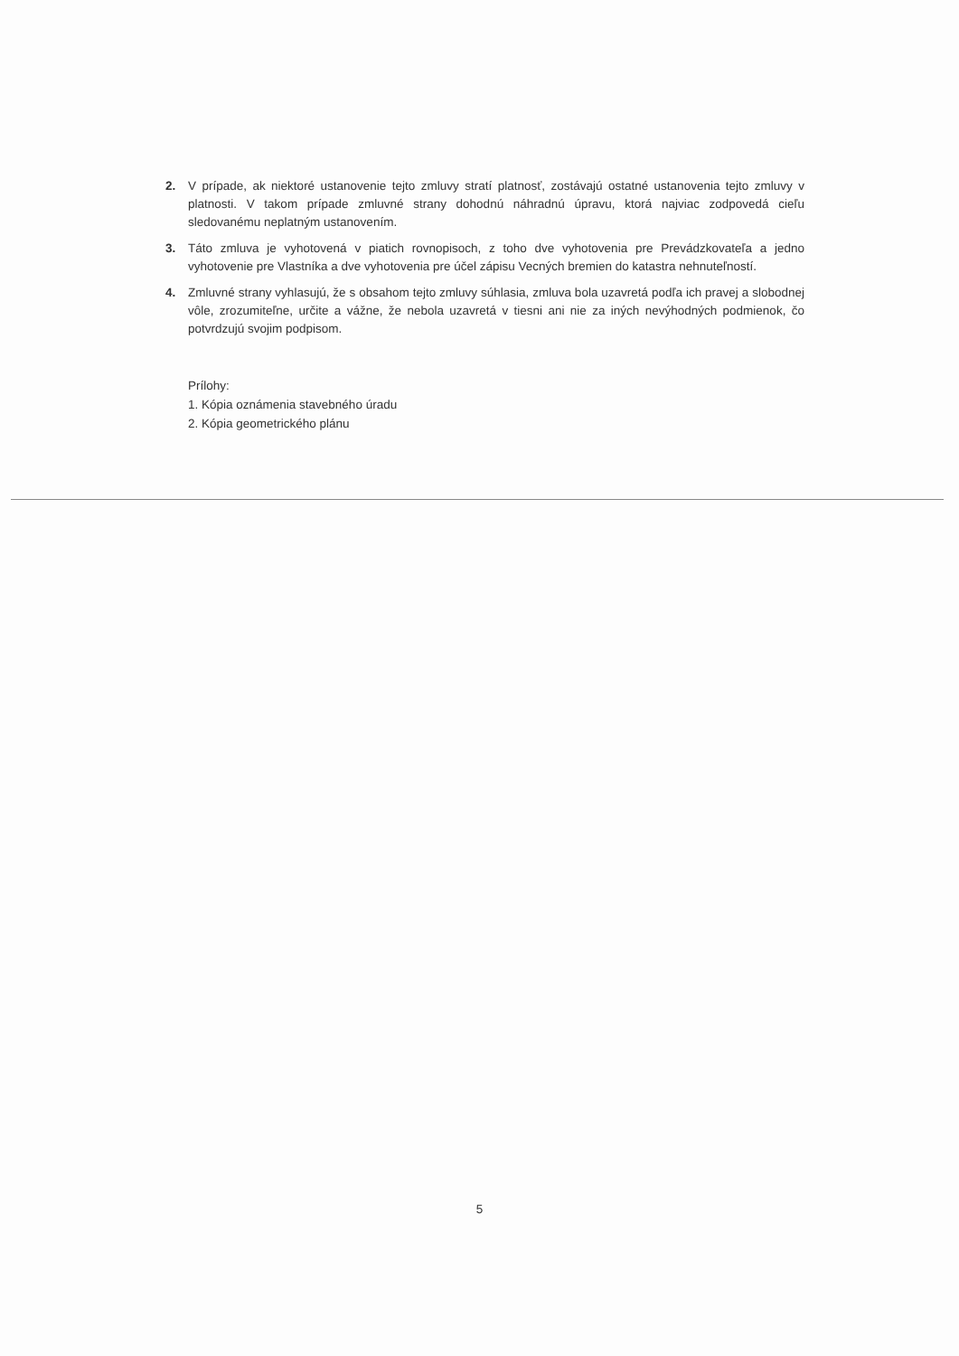2. V prípade, ak niektoré ustanovenie tejto zmluvy stratí platnosť, zostávajú ostatné ustanovenia tejto zmluvy v platnosti. V takom prípade zmluvné strany dohodnú náhradnú úpravu, ktorá najviac zodpovedá cieľu sledovanému neplatným ustanovením.
3. Táto zmluva je vyhotovená v piatich rovnopisoch, z toho dve vyhotovenia pre Prevádzkovateľa a jedno vyhotovenie pre Vlastníka a dve vyhotovenia pre účel zápisu Vecných bremien do katastra nehnuteľností.
4. Zmluvné strany vyhlasujú, že s obsahom tejto zmluvy súhlasia, zmluva bola uzavretá podľa ich pravej a slobodnej vôle, zrozumiteľne, určite a vážne, že nebola uzavretá v tiesni ani nie za iných nevýhodných podmienok, čo potvrdzujú svojim podpisom.
Prílohy:
1. Kópia oznámenia stavebného úradu
2. Kópia geometrického plánu
5